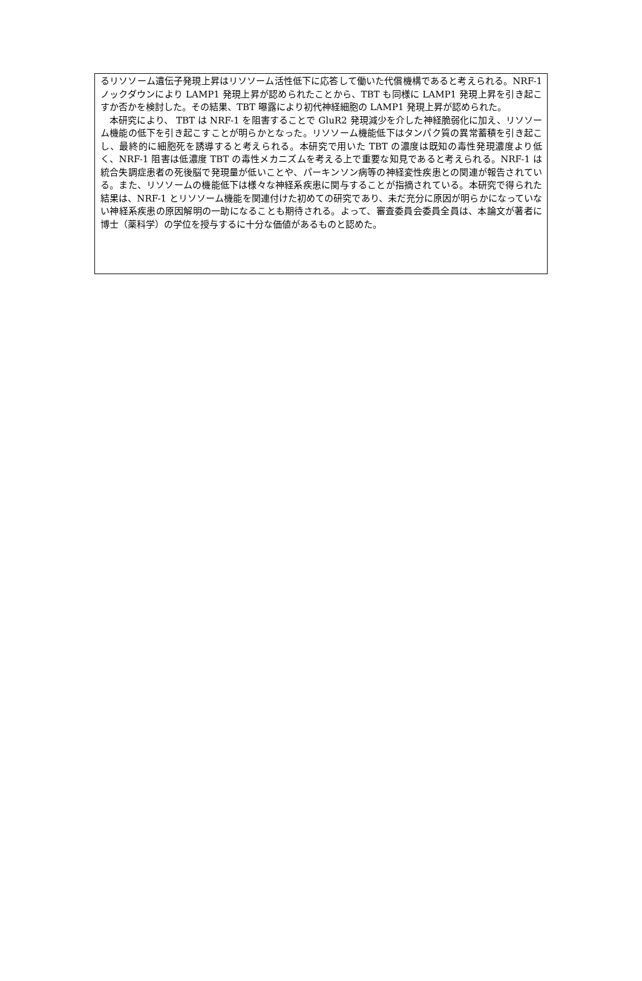るリソソーム遺伝子発現上昇はリソソーム活性低下に応答して働いた代償機構であると考えられる。NRF-1 ノックダウンにより LAMP1 発現上昇が認められたことから、TBT も同様に LAMP1 発現上昇を引き起こすか否かを検討した。その結果、TBT 曝露により初代神経細胞の LAMP1 発現上昇が認められた。
　本研究により、 TBT は NRF-1 を阻害することで GluR2 発現減少を介した神経脆弱化に加え、リソソーム機能の低下を引き起こすことが明らかとなった。リソソーム機能低下はタンパク質の異常蓄積を引き起こし、最終的に細胞死を誘導すると考えられる。本研究で用いた TBT の濃度は既知の毒性発現濃度より低く、NRF-1 阻害は低濃度 TBT の毒性メカニズムを考える上で重要な知見であると考えられる。NRF-1 は統合失調症患者の死後脳で発現量が低いことや、パーキンソン病等の神経変性疾患との関連が報告されている。また、リソソームの機能低下は様々な神経系疾患に関与することが指摘されている。本研究で得られた結果は、NRF-1 とリソソーム機能を関連付けた初めての研究であり、未だ充分に原因が明らかになっていない神経系疾患の原因解明の一助になることも期待される。よって、審査委員会委員全員は、本論文が著者に博士（薬科学）の学位を授与するに十分な価値があるものと認めた。